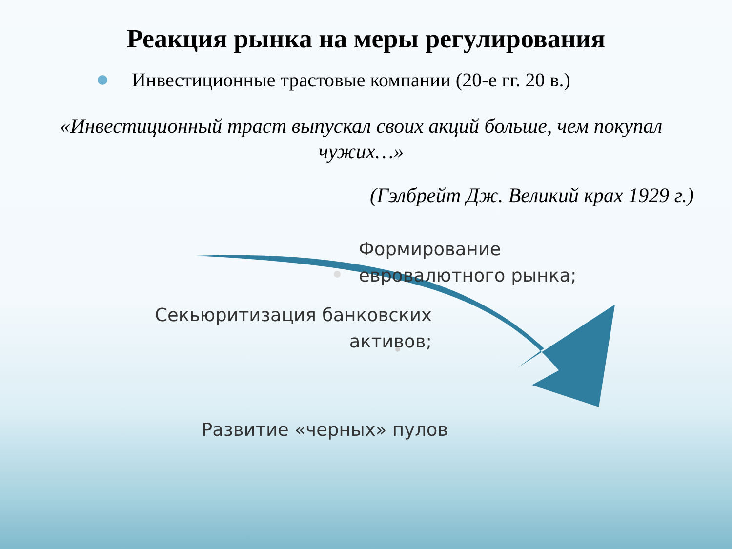Реакция рынка на меры регулирования
Инвестиционные трастовые компании (20-е гг. 20 в.)
«Инвестиционный траст выпускал своих акций больше, чем покупал чужих…»
(Гэлбрейт Дж. Великий крах 1929 г.)
Формирование
евровалютного рынка;
Секьюритизация банковских
активов;
Развитие «черных» пулов